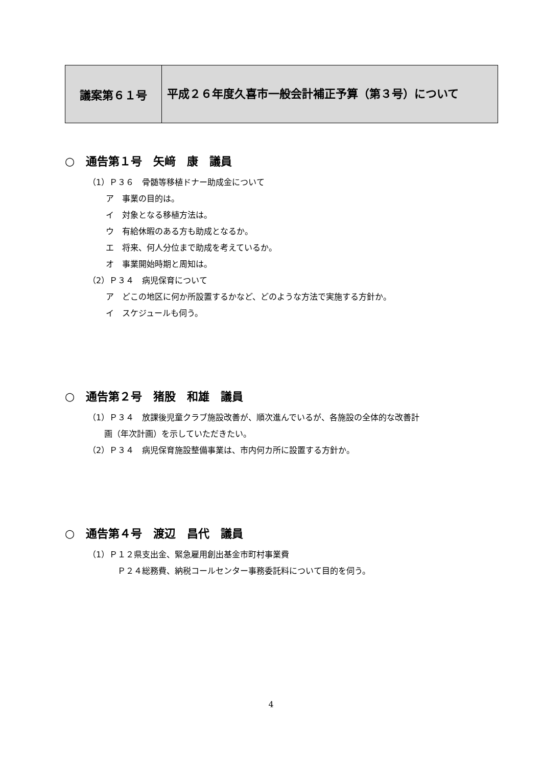| 議案第６１号 | 平成２６年度久喜市一般会計補正予算（第３号）について |
○　通告第１号　矢﨑　康　議員
（1）Ｐ３６　骨髄等移植ドナー助成金について
ア　事業の目的は。
イ　対象となる移植方法は。
ウ　有給休暇のある方も助成となるか。
エ　将来、何人分位まで助成を考えているか。
オ　事業開始時期と周知は。
（2）Ｐ３４　病児保育について
ア　どこの地区に何か所設置するかなど、どのような方法で実施する方針か。
イ　スケジュールも伺う。
○　通告第２号　猪股　和雄　議員
（1）Ｐ３４　放課後児童クラブ施設改善が、順次進んでいるが、各施設の全体的な改善計
　　画（年次計画）を示していただきたい。
（2）Ｐ３４　病児保育施設整備事業は、市内何カ所に設置する方針か。
○　通告第４号　渡辺　昌代　議員
（1）Ｐ１２県支出金、緊急雇用創出基金市町村事業費
Ｐ２４総務費、納税コールセンター事務委託料について目的を伺う。
4